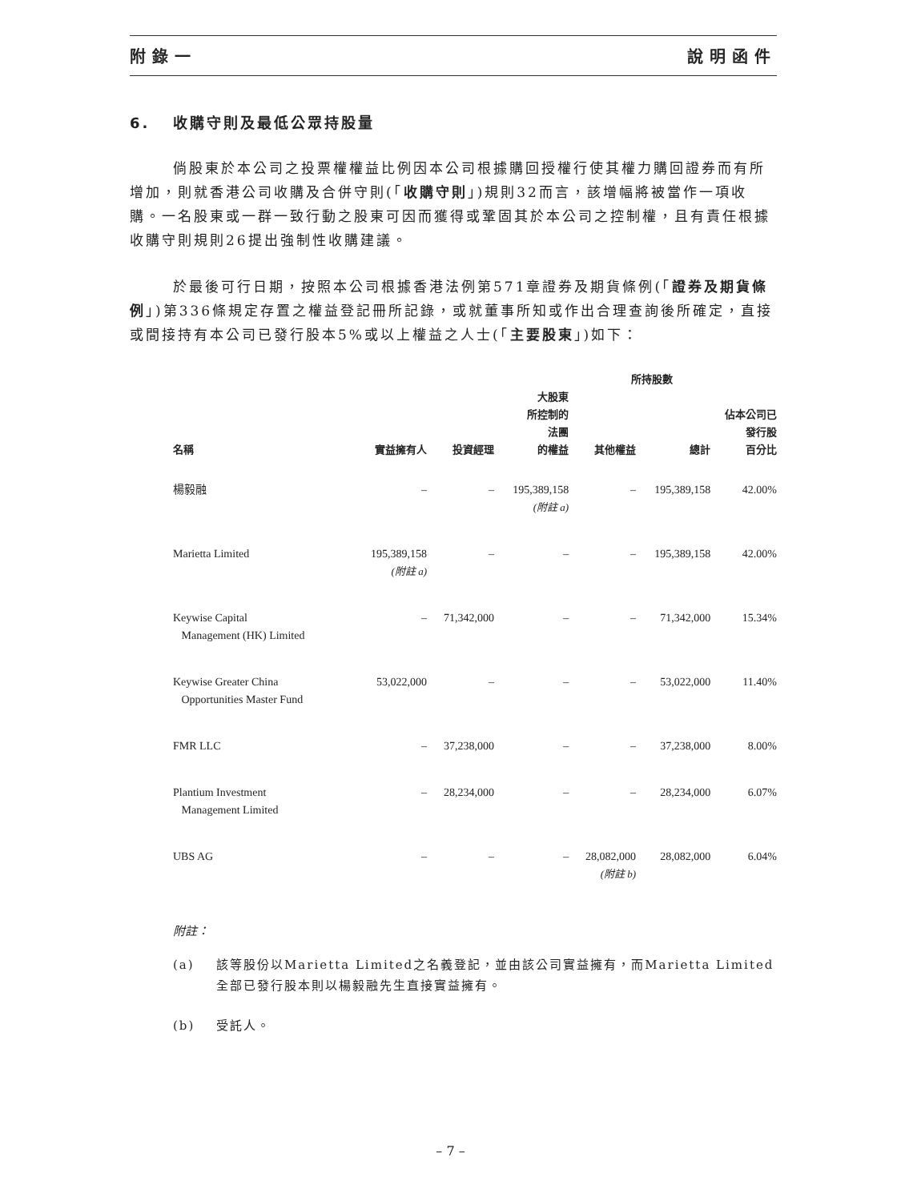附錄一 說明函件
6. 收購守則及最低公眾持股量
倘股東於本公司之投票權權益比例因本公司根據購回授權行使其權力購回證券而有所增加，則就香港公司收購及合併守則(「收購守則」)規則32而言，該增幅將被當作一項收購。一名股東或一群一致行動之股東可因而獲得或鞏固其於本公司之控制權，且有責任根據收購守則規則26提出強制性收購建議。
於最後可行日期，按照本公司根據香港法例第571章證券及期貨條例(「證券及期貨條例」)第336條規定存置之權益登記冊所記錄，或就董事所知或作出合理查詢後所確定，直接或間接持有本公司已發行股本5%或以上權益之人士(「主要股東」)如下：
| | 所持股數 | | | | | |
| --- | --- | --- | --- | --- | --- | --- |
| 名稱 | 實益擁有人 | 投資經理 | 大股東 所控制的 法團 的權益 | 其他權益 | 總計 | 佔本公司已 發行股 百分比 |
| 楊毅融 | – | – | 195,389,158 (附註 a) | – | 195,389,158 | 42.00% |
| Marietta Limited | 195,389,158 (附註 a) | – | – | – | 195,389,158 | 42.00% |
| Keywise Capital Management (HK) Limited | – | 71,342,000 | – | – | 71,342,000 | 15.34% |
| Keywise Greater China Opportunities Master Fund | 53,022,000 | – | – | – | 53,022,000 | 11.40% |
| FMR LLC | – | 37,238,000 | – | – | 37,238,000 | 8.00% |
| Plantium Investment Management Limited | – | 28,234,000 | – | – | 28,234,000 | 6.07% |
| UBS AG | – | – | – | 28,082,000 (附註 b) | 28,082,000 | 6.04% |
附註：
(a) 該等股份以Marietta Limited之名義登記，並由該公司實益擁有，而Marietta Limited全部已發行股本則以楊毅融先生直接實益擁有。
(b) 受託人。
– 7 –